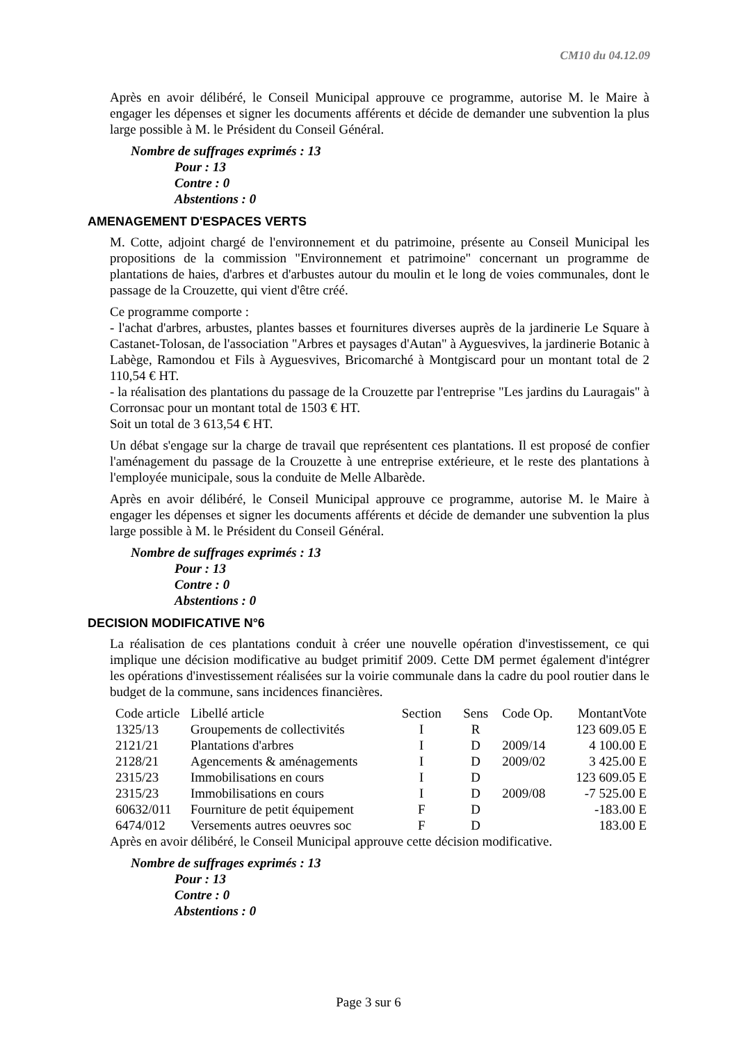CM10 du 04.12.09
Après en avoir délibéré, le Conseil Municipal approuve ce programme, autorise M. le Maire à engager les dépenses et signer les documents afférents et décide de demander une subvention la plus large possible à M. le Président du Conseil Général.
Nombre de suffrages exprimés : 13
Pour : 13
Contre : 0
Abstentions : 0
AMENAGEMENT D'ESPACES VERTS
M. Cotte, adjoint chargé de l'environnement et du patrimoine, présente au Conseil Municipal les propositions de la commission "Environnement et patrimoine" concernant un programme de plantations de haies, d'arbres et d'arbustes autour du moulin et le long de voies communales, dont le passage de la Crouzette, qui vient d'être créé.
Ce programme comporte :
- l'achat d'arbres, arbustes, plantes basses et fournitures diverses auprès de la jardinerie Le Square à Castanet-Tolosan, de l'association "Arbres et paysages d'Autan" à Ayguesvives, la jardinerie Botanic à Labège, Ramondou et Fils à Ayguesvives, Bricomarché à Montgiscard pour un montant total de 2 110,54 € HT.
- la réalisation des plantations du passage de la Crouzette par l'entreprise "Les jardins du Lauragais" à Corronsac pour un montant total de 1503 € HT.
Soit un total de 3 613,54 € HT.
Un débat s'engage sur la charge de travail que représentent ces plantations. Il est proposé de confier l'aménagement du passage de la Crouzette à une entreprise extérieure, et le reste des plantations à l'employée municipale, sous la conduite de Melle Albarède.
Après en avoir délibéré, le Conseil Municipal approuve ce programme, autorise M. le Maire à engager les dépenses et signer les documents afférents et décide de demander une subvention la plus large possible à M. le Président du Conseil Général.
Nombre de suffrages exprimés : 13
Pour : 13
Contre : 0
Abstentions : 0
DECISION MODIFICATIVE N°6
La réalisation de ces plantations conduit à créer une nouvelle opération d'investissement, ce qui implique une décision modificative au budget primitif 2009. Cette DM permet également d'intégrer les opérations d'investissement réalisées sur la voirie communale dans la cadre du pool routier dans le budget de la commune, sans incidences financières.
| Code article | Libellé article | Section | Sens | Code Op. | MontantVote |
| --- | --- | --- | --- | --- | --- |
| 1325/13 | Groupements de collectivités | I | R | | 123 609.05 E |
| 2121/21 | Plantations d'arbres | I | D | 2009/14 | 4 100.00 E |
| 2128/21 | Agencements & aménagements | I | D | 2009/02 | 3 425.00 E |
| 2315/23 | Immobilisations en cours | I | D | | 123 609.05 E |
| 2315/23 | Immobilisations en cours | I | D | 2009/08 | -7 525.00 E |
| 60632/011 | Fourniture de petit équipement | F | D | | -183.00 E |
| 6474/012 | Versements autres oeuvres soc | F | D | | 183.00 E |
Après en avoir délibéré, le Conseil Municipal approuve cette décision modificative.
Nombre de suffrages exprimés : 13
Pour : 13
Contre : 0
Abstentions : 0
Page 3 sur 6